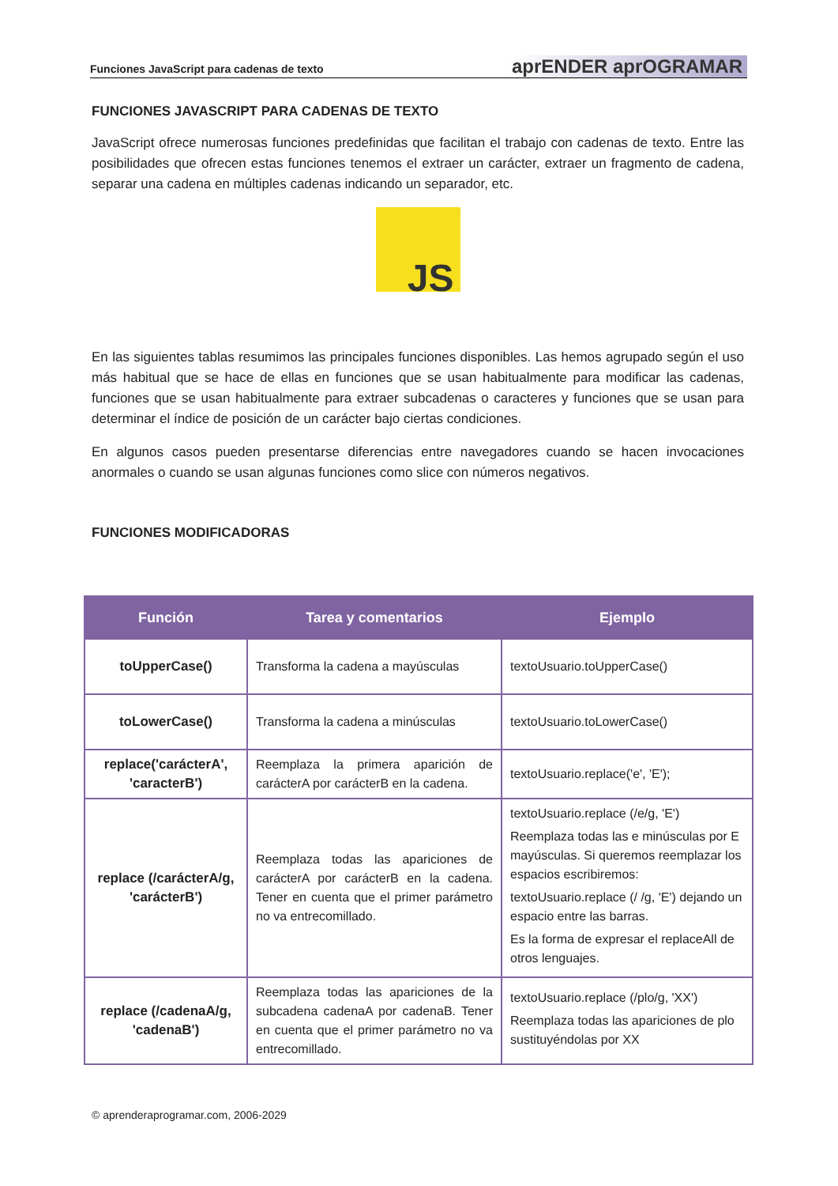Funciones JavaScript para cadenas de texto aprENDER aprOGRAMAR
FUNCIONES JAVASCRIPT PARA CADENAS DE TEXTO
JavaScript ofrece numerosas funciones predefinidas que facilitan el trabajo con cadenas de texto. Entre las posibilidades que ofrecen estas funciones tenemos el extraer un carácter, extraer un fragmento de cadena, separar una cadena en múltiples cadenas indicando un separador, etc.
JS
En las siguientes tablas resumimos las principales funciones disponibles. Las hemos agrupado según el uso más habitual que se hace de ellas en funciones que se usan habitualmente para modificar las cadenas, funciones que se usan habitualmente para extraer subcadenas o caracteres y funciones que se usan para determinar el índice de posición de un carácter bajo ciertas condiciones.
En algunos casos pueden presentarse diferencias entre navegadores cuando se hacen invocaciones anormales o cuando se usan algunas funciones como slice con números negativos.
FUNCIONES MODIFICADORAS
| Función | Tarea y comentarios | Ejemplo |
| --- | --- | --- |
| toUpperCase() | Transforma la cadena a mayúsculas | textoUsuario.toUpperCase() |
| toLowerCase() | Transforma la cadena a minúsculas | textoUsuario.toLowerCase() |
| replace('carácterA', 'caracterB') | Reemplaza la primera aparición de carácterA por carácterB en la cadena. | textoUsuario.replace('e', 'E'); |
| replace (/carácterA/g, 'carácterB') | Reemplaza todas las apariciones de carácterA por carácterB en la cadena. Tener en cuenta que el primer parámetro no va entrecomillado. | textoUsuario.replace (/e/g, 'E') Reemplaza todas las e minúsculas por E mayúsculas. Si queremos reemplazar los espacios escribiremos: textoUsuario.replace (/ /g, 'E') dejando un espacio entre las barras. Es la forma de expresar el replaceAll de otros lenguajes. |
| replace (/cadenaA/g, 'cadenaB') | Reemplaza todas las apariciones de la subcadena cadenaA por cadenaB. Tener en cuenta que el primer parámetro no va entrecomillado. | textoUsuario.replace (/plo/g, 'XX') Reemplaza todas las apariciones de plo sustituyéndolas por XX |
© aprenderaprogramar.com, 2006-2029